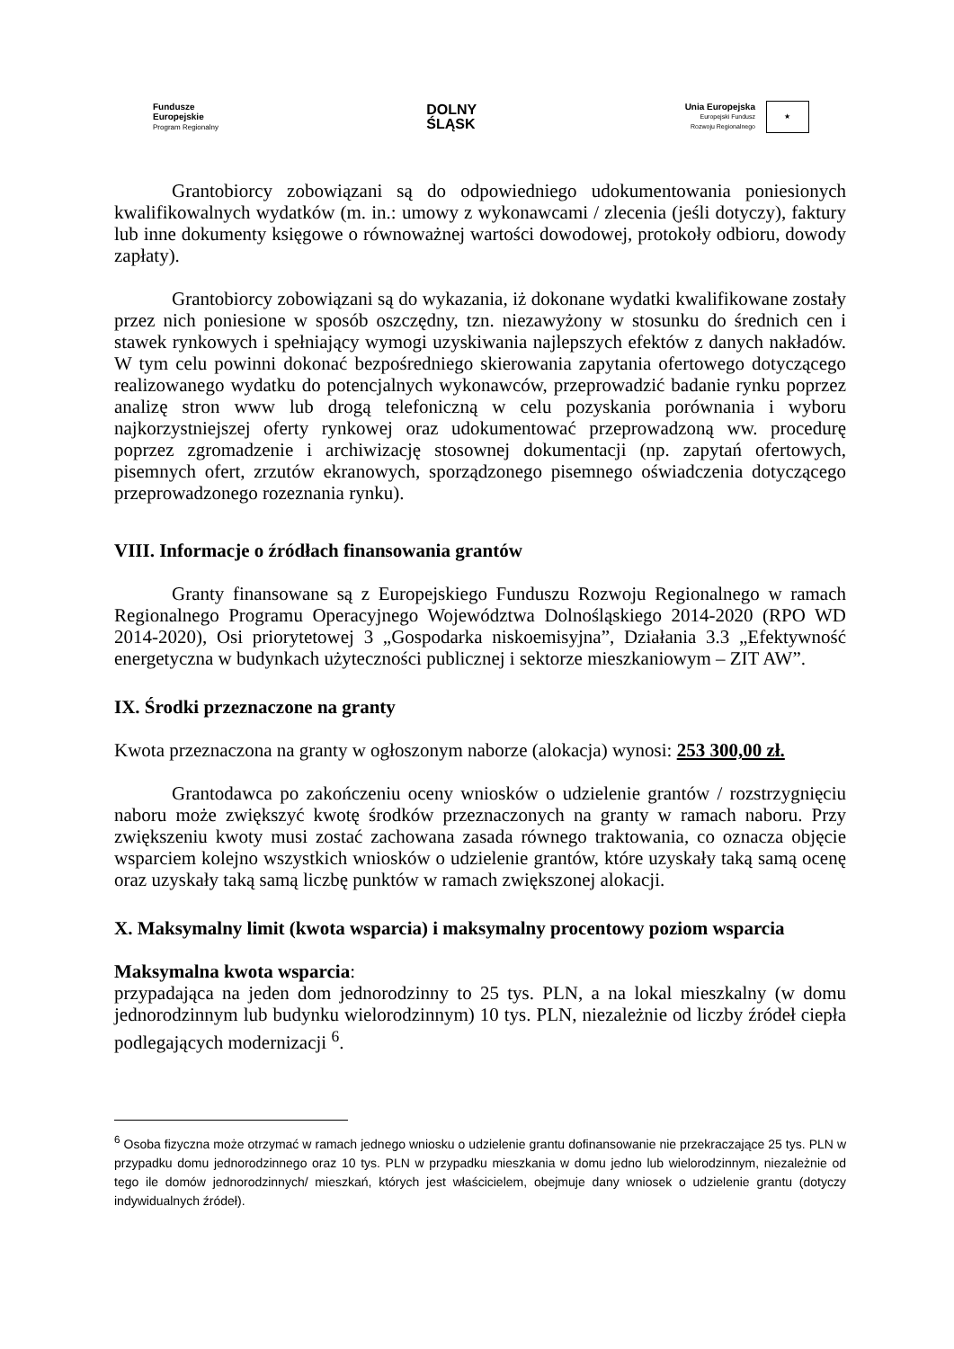Fundusze
Europejskie
Program Regionalny
DOLNY
ŚLĄSK
Unia Europejska
Europejski Fundusz
Rozwoju Regionalnego
★
Grantobiorcy zobowiązani są do odpowiedniego udokumentowania poniesionych kwalifikowalnych wydatków (m. in.: umowy z wykonawcami / zlecenia (jeśli dotyczy), faktury lub inne dokumenty księgowe o równoważnej wartości dowodowej, protokoły odbioru, dowody zapłaty).
Grantobiorcy zobowiązani są do wykazania, iż dokonane wydatki kwalifikowane zostały przez nich poniesione w sposób oszczędny, tzn. niezawyżony w stosunku do średnich cen i stawek rynkowych i spełniający wymogi uzyskiwania najlepszych efektów z danych nakładów. W tym celu powinni dokonać bezpośredniego skierowania zapytania ofertowego dotyczącego realizowanego wydatku do potencjalnych wykonawców, przeprowadzić badanie rynku poprzez analizę stron www lub drogą telefoniczną w celu pozyskania porównania i wyboru najkorzystniejszej oferty rynkowej oraz udokumentować przeprowadzoną ww. procedurę poprzez zgromadzenie i archiwizację stosownej dokumentacji (np. zapytań ofertowych, pisemnych ofert, zrzutów ekranowych, sporządzonego pisemnego oświadczenia dotyczącego przeprowadzonego rozeznania rynku).
VIII. Informacje o źródłach finansowania grantów
Granty finansowane są z Europejskiego Funduszu Rozwoju Regionalnego w ramach Regionalnego Programu Operacyjnego Województwa Dolnośląskiego 2014-2020 (RPO WD 2014-2020), Osi priorytetowej 3 „Gospodarka niskoemisyjna”, Działania 3.3 „Efektywność energetyczna w budynkach użyteczności publicznej i sektorze mieszkaniowym – ZIT AW”.
IX. Środki przeznaczone na granty
Kwota przeznaczona na granty w ogłoszonym naborze (alokacja) wynosi: 253 300,00 zł.
Grantodawca po zakończeniu oceny wniosków o udzielenie grantów / rozstrzygnięciu naboru może zwiększyć kwotę środków przeznaczonych na granty w ramach naboru. Przy zwiększeniu kwoty musi zostać zachowana zasada równego traktowania, co oznacza objęcie wsparciem kolejno wszystkich wniosków o udzielenie grantów, które uzyskały taką samą ocenę oraz uzyskały taką samą liczbę punktów w ramach zwiększonej alokacji.
X. Maksymalny limit (kwota wsparcia) i maksymalny procentowy poziom wsparcia
Maksymalna kwota wsparcia:
przypadająca na jeden dom jednorodzinny to 25 tys. PLN, a na lokal mieszkalny (w domu jednorodzinnym lub budynku wielorodzinnym) 10 tys. PLN, niezależnie od liczby źródeł ciepła podlegających modernizacji <sup>6</sup>.
<sup>6</sup> Osoba fizyczna może otrzymać w ramach jednego wniosku o udzielenie grantu dofinansowanie nie przekraczające 25 tys. PLN w przypadku domu jednorodzinnego oraz 10 tys. PLN w przypadku mieszkania w domu jedno lub wielorodzinnym, niezależnie od tego ile domów jednorodzinnych/ mieszkań, których jest właścicielem, obejmuje dany wniosek o udzielenie grantu (dotyczy indywidualnych źródeł).